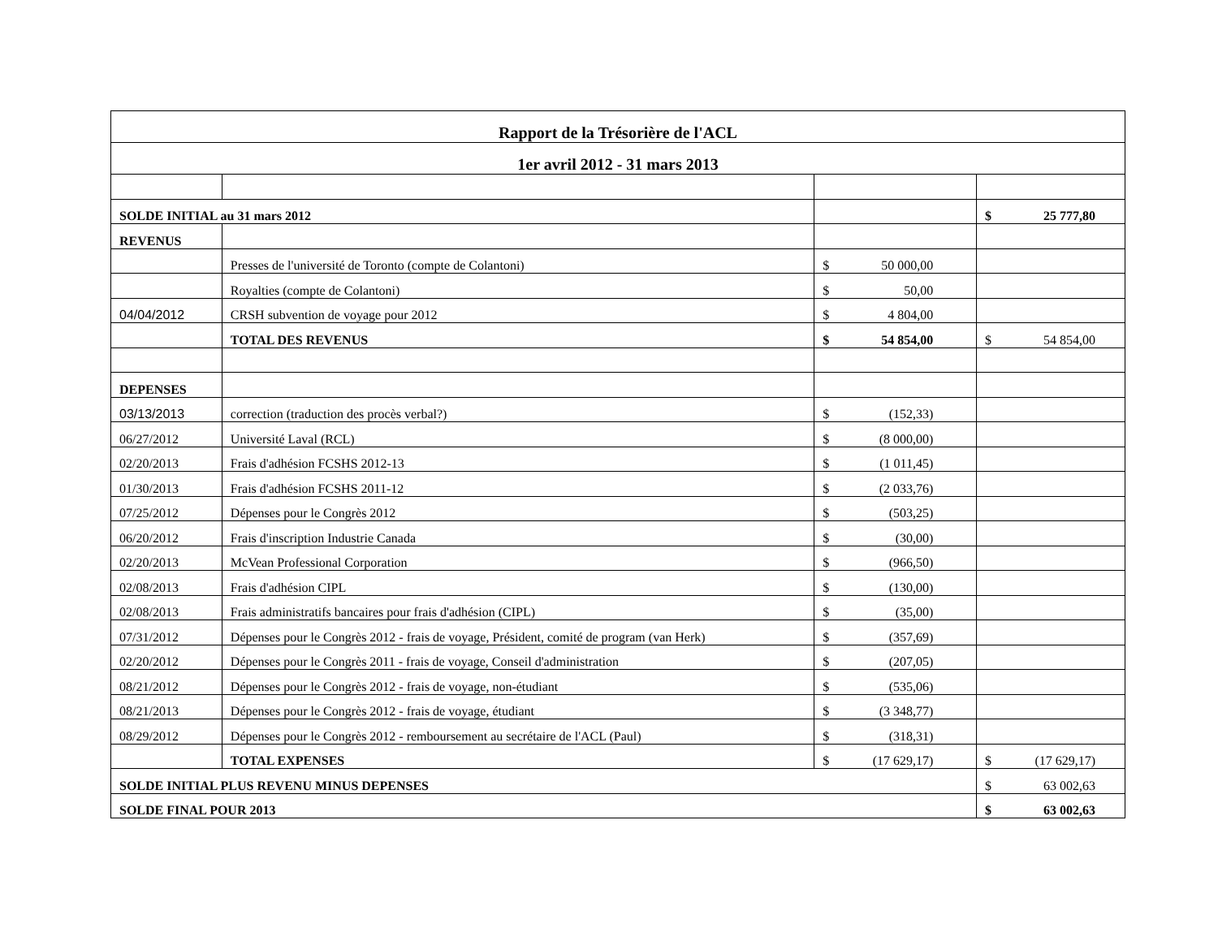| Rapport de la Trésorière de l'ACL | | | |
| 1er avril 2012 - 31 mars 2013 | | | |
| SOLDE INITIAL au 31 mars 2012 | | | $ 25 777,80 |
| REVENUS | | | |
| | Presses de l'université de Toronto (compte de Colantoni) | $ 50 000,00 | |
| | Royalties (compte de Colantoni) | $ 50,00 | |
| 04/04/2012 | CRSH subvention de voyage pour 2012 | $ 4 804,00 | |
| | TOTAL DES REVENUS | $ 54 854,00 | $ 54 854,00 |
| DEPENSES | | | |
| 03/13/2013 | correction (traduction des procès verbal?) | $ (152,33) | |
| 06/27/2012 | Université Laval (RCL) | $ (8 000,00) | |
| 02/20/2013 | Frais d'adhésion FCSHS 2012-13 | $ (1 011,45) | |
| 01/30/2013 | Frais d'adhésion FCSHS 2011-12 | $ (2 033,76) | |
| 07/25/2012 | Dépenses pour le Congrès 2012 | $ (503,25) | |
| 06/20/2012 | Frais d'inscription Industrie Canada | $ (30,00) | |
| 02/20/2013 | McVean Professional Corporation | $ (966,50) | |
| 02/08/2013 | Frais d'adhésion CIPL | $ (130,00) | |
| 02/08/2013 | Frais administratifs bancaires pour frais d'adhésion (CIPL) | $ (35,00) | |
| 07/31/2012 | Dépenses pour le Congrès 2012 - frais de voyage, Président, comité de program (van Herk) | $ (357,69) | |
| 02/20/2012 | Dépenses pour le Congrès 2011 - frais de voyage, Conseil d'administration | $ (207,05) | |
| 08/21/2012 | Dépenses pour le Congrès 2012 - frais de voyage, non-étudiant | $ (535,06) | |
| 08/21/2013 | Dépenses pour le Congrès 2012 - frais de voyage, étudiant | $ (3 348,77) | |
| 08/29/2012 | Dépenses pour le Congrès 2012 - remboursement au secrétaire de l'ACL (Paul) | $ (318,31) | |
| | TOTAL EXPENSES | $ (17 629,17) | $ (17 629,17) |
| SOLDE INITIAL PLUS REVENU MINUS DEPENSES | | | $ 63 002,63 |
| SOLDE FINAL POUR 2013 | | | $ 63 002,63 |